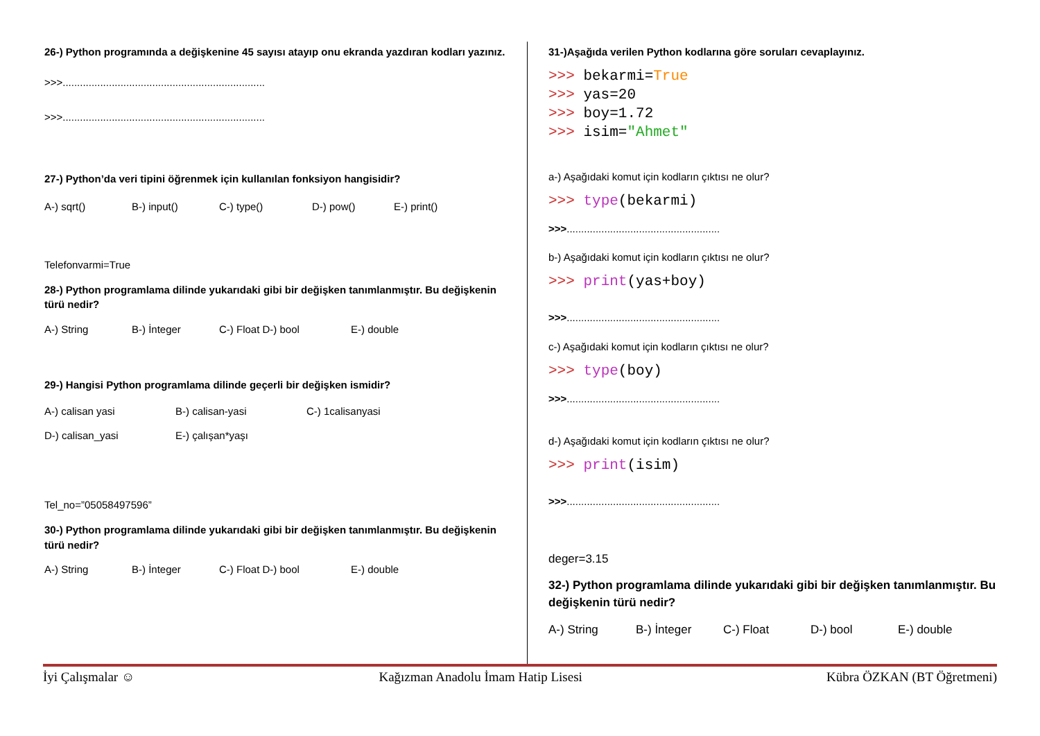26-) Python programında a değişkenine 45 sayısı atayıp onu ekranda yazdıran kodları yazınız.
>>>......................................................................
>>>......................................................................
27-) Python’da veri tipini öğrenmek için kullanılan fonksiyon hangisidir?
A-) sqrt() B-) input() C-) type() D-) pow() E-) print()
Telefonvarmi=True
28-) Python programlama dilinde yukarıdaki gibi bir değişken tanımlanmıştır. Bu değişkenin türü nedir?
A-) String B-) İnteger C-) Float D-) bool E-) double
29-) Hangisi Python programlama dilinde geçerli bir değişken ismidir?
A-) calisan yasi B-) calisan-yasi C-) 1calisanyasi
D-) calisan_yasi E-) çalışan*yaşı
Tel_no=”05058497596”
30-) Python programlama dilinde yukarıdaki gibi bir değişken tanımlanmıştır. Bu değişkenin türü nedir?
A-) String B-) İnteger C-) Float D-) bool E-) double
31-)Aşağıda verilen Python kodlarına göre soruları cevaplayınız.
>>> bekarmi=True
>>> yas=20
>>> boy=1.72
>>> isim="Ahmet"
a-) Aşağıdaki komut için kodların çıktısı ne olur?
>>> type(bekarmi)
>>>.....................................................
b-) Aşağıdaki komut için kodların çıktısı ne olur?
>>> print(yas+boy)
>>>.....................................................
c-) Aşağıdaki komut için kodların çıktısı ne olur?
>>> type(boy)
>>>.....................................................
d-) Aşağıdaki komut için kodların çıktısı ne olur?
>>> print(isim)
>>>.....................................................
deger=3.15
32-) Python programlama dilinde yukarıdaki gibi bir değişken tanımlanmıştır. Bu değişkenin türü nedir?
A-) String B-) İnteger C-) Float D-) bool E-) double
İyi Çalışmalar ☺ Kağızman Anadolu İmam Hatip Lisesi Kübra ÖZKAN (BT Öğretmeni)